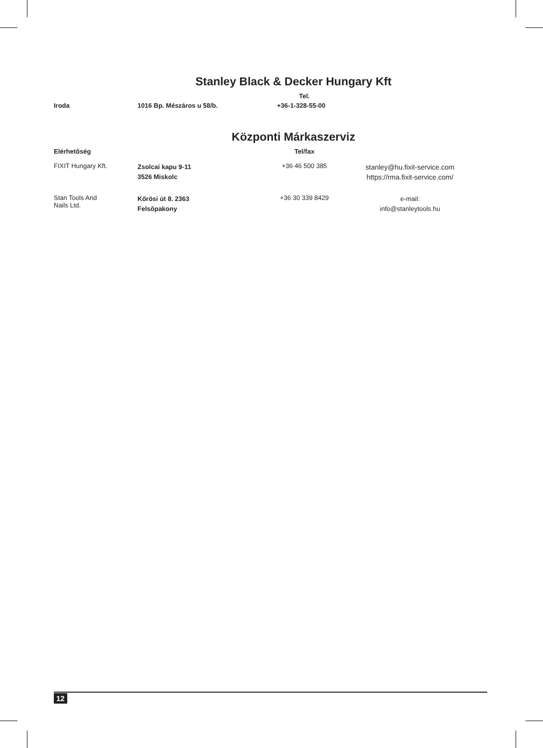Stanley Black & Decker Hungary Kft
| | | Tel. | |
| Iroda | 1016 Bp. Mészáros u 58/b. | +36-1-328-55-00 | |
Központi Márkaszerviz
| Elérhetőség | | Tel/fax | |
| --- | --- | --- | --- |
| FIXIT Hungary Kft. | Zsolcai kapu 9-11 3526 Miskolc | +36 46 500 385 | stanley@hu.fixit-service.com https://rma.fixit-service.com/ |
| Stan Tools And Nails Ltd. | Kőrösi út 8. 2363 Felsőpakony | +36 30 339 8429 | e-mail: info@stanleytools.hu |
12